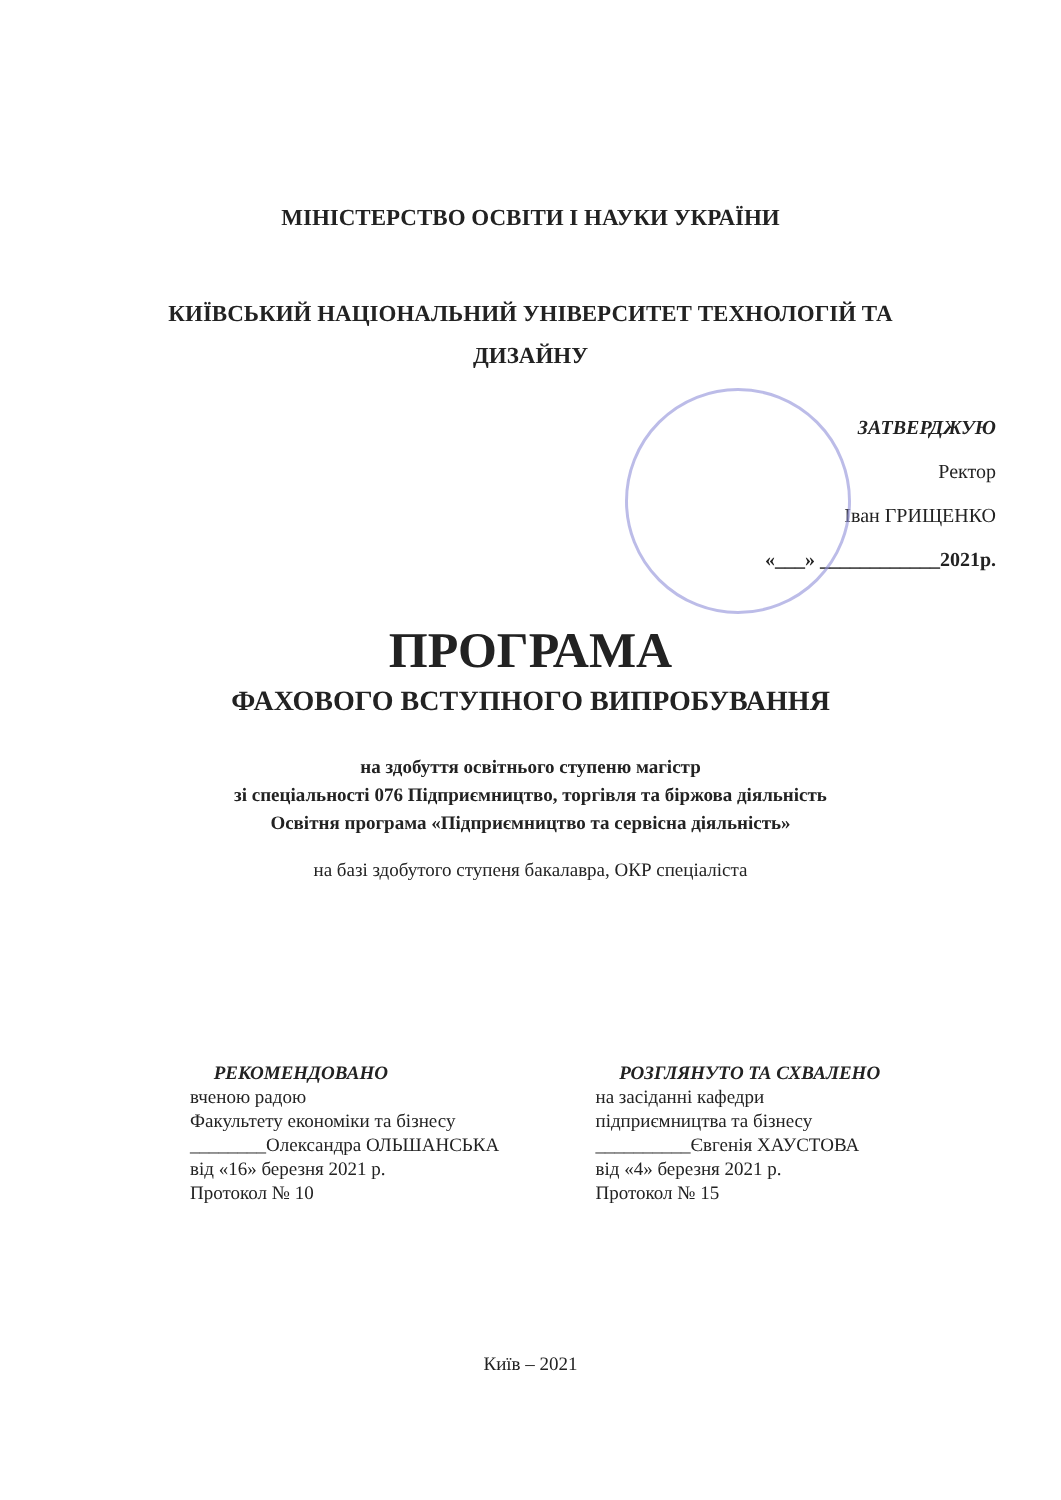МІНІСТЕРСТВО ОСВІТИ І НАУКИ УКРАЇНИ
КИЇВСЬКИЙ НАЦІОНАЛЬНИЙ УНІВЕРСИТЕТ ТЕХНОЛОГІЙ ТА
ДИЗАЙНУ
ЗАТВЕРДЖУЮ
Ректор
Іван ГРИЩЕНКО
«___» ____________2021р.
ПРОГРАМА
ФАХОВОГО ВСТУПНОГО ВИПРОБУВАННЯ
на здобуття освітнього ступеню магістр
зі спеціальності 076 Підприємництво, торгівля та біржова діяльність
Освітня програма «Підприємництво та сервісна діяльність»
на базі здобутого ступеня бакалавра, ОКР спеціаліста
РЕКОМЕНДОВАНО
вченою радою
Факультету економіки та бізнесу
________Олександра ОЛЬШАНСЬКА
від «16» березня 2021 р.
Протокол № 10
РОЗГЛЯНУТО ТА СХВАЛЕНО
на засіданні кафедри
підприємництва та бізнесу
__________Євгенія ХАУСТОВА
від «4» березня 2021 р.
Протокол № 15
Київ – 2021